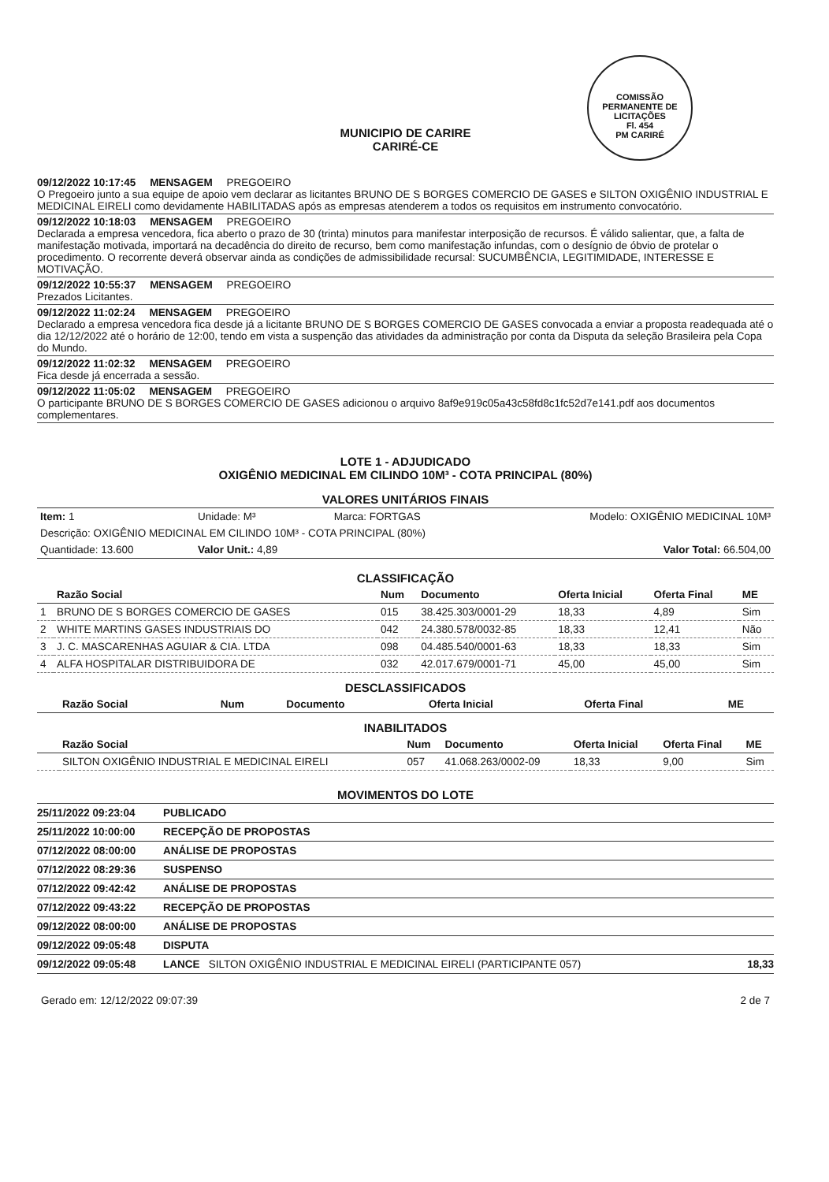COMISSÃO PERMANENTE DE LICITAÇÕES
Fl. 454
PM CARIRÉ
MUNICIPIO DE CARIRE
CARIRÉ-CE
09/12/2022 10:17:45 MENSAGEM PREGOEIRO
O Pregoeiro junto a sua equipe de apoio vem declarar as licitantes BRUNO DE S BORGES COMERCIO DE GASES e SILTON OXIGÊNIO INDUSTRIAL E MEDICINAL EIRELI como devidamente HABILITADAS após as empresas atenderem a todos os requisitos em instrumento convocatório.
09/12/2022 10:18:03 MENSAGEM PREGOEIRO
Declarada a empresa vencedora, fica aberto o prazo de 30 (trinta) minutos para manifestar interposição de recursos. É válido salientar, que, a falta de manifestação motivada, importará na decadência do direito de recurso, bem como manifestação infundas, com o desígnio de óbvio de protelar o procedimento. O recorrente deverá observar ainda as condições de admissibilidade recursal: SUCUMBÊNCIA, LEGITIMIDADE, INTERESSE E MOTIVAÇÃO.
09/12/2022 10:55:37 MENSAGEM PREGOEIRO
Prezados Licitantes.
09/12/2022 11:02:24 MENSAGEM PREGOEIRO
Declarado a empresa vencedora fica desde já a licitante BRUNO DE S BORGES COMERCIO DE GASES convocada a enviar a proposta readequada até o dia 12/12/2022 até o horário de 12:00, tendo em vista a suspenção das atividades da administração por conta da Disputa da seleção Brasileira pela Copa do Mundo.
09/12/2022 11:02:32 MENSAGEM PREGOEIRO
Fica desde já encerrada a sessão.
09/12/2022 11:05:02 MENSAGEM PREGOEIRO
O participante BRUNO DE S BORGES COMERCIO DE GASES adicionou o arquivo 8af9e919c05a43c58fd8c1fc52d7e141.pdf aos documentos complementares.
LOTE 1 - ADJUDICADO
OXIGÊNIO MEDICINAL EM CILINDO 10M³ - COTA PRINCIPAL (80%)
VALORES UNITÁRIOS FINAIS
| Item: 1 | Unidade: M³ | Marca: FORTGAS | Modelo: OXIGÊNIO MEDICINAL 10M³ |
| Descrição: OXIGÊNIO MEDICINAL EM CILINDO 10M³ - COTA PRINCIPAL (80%) | | | |
| Quantidade: 13.600 | Valor Unit.: 4,89 | | Valor Total: 66.504,00 |
CLASSIFICAÇÃO
| | Razão Social | Num | Documento | Oferta Inicial | Oferta Final | ME |
| --- | --- | --- | --- | --- | --- | --- |
| 1 | BRUNO DE S BORGES COMERCIO DE GASES | 015 | 38.425.303/0001-29 | 18,33 | 4,89 | Sim |
| 2 | WHITE MARTINS GASES INDUSTRIAIS DO | 042 | 24.380.578/0032-85 | 18,33 | 12,41 | Não |
| 3 | J. C. MASCARENHAS AGUIAR & CIA. LTDA | 098 | 04.485.540/0001-63 | 18,33 | 18,33 | Sim |
| 4 | ALFA HOSPITALAR DISTRIBUIDORA DE | 032 | 42.017.679/0001-71 | 45,00 | 45,00 | Sim |
DESCLASSIFICADOS
| | Razão Social | Num | Documento | Oferta Inicial | Oferta Final | ME |
| --- | --- | --- | --- | --- | --- | --- |
INABILITADOS
| | Razão Social | Num | Documento | Oferta Inicial | Oferta Final | ME |
| --- | --- | --- | --- | --- | --- | --- |
| | SILTON OXIGÊNIO INDUSTRIAL E MEDICINAL EIRELI | 057 | 41.068.263/0002-09 | 18,33 | 9,00 | Sim |
MOVIMENTOS DO LOTE
| 25/11/2022 09:23:04 | PUBLICADO | |
| 25/11/2022 10:00:00 | RECEPÇÃO DE PROPOSTAS | |
| 07/12/2022 08:00:00 | ANÁLISE DE PROPOSTAS | |
| 07/12/2022 08:29:36 | SUSPENSO | |
| 07/12/2022 09:42:42 | ANÁLISE DE PROPOSTAS | |
| 07/12/2022 09:43:22 | RECEPÇÃO DE PROPOSTAS | |
| 09/12/2022 08:00:00 | ANÁLISE DE PROPOSTAS | |
| 09/12/2022 09:05:48 | DISPUTA | |
| 09/12/2022 09:05:48 | LANCE SILTON OXIGÊNIO INDUSTRIAL E MEDICINAL EIRELI (PARTICIPANTE 057) | 18,33 |
Gerado em: 12/12/2022 09:07:39 2 de 7